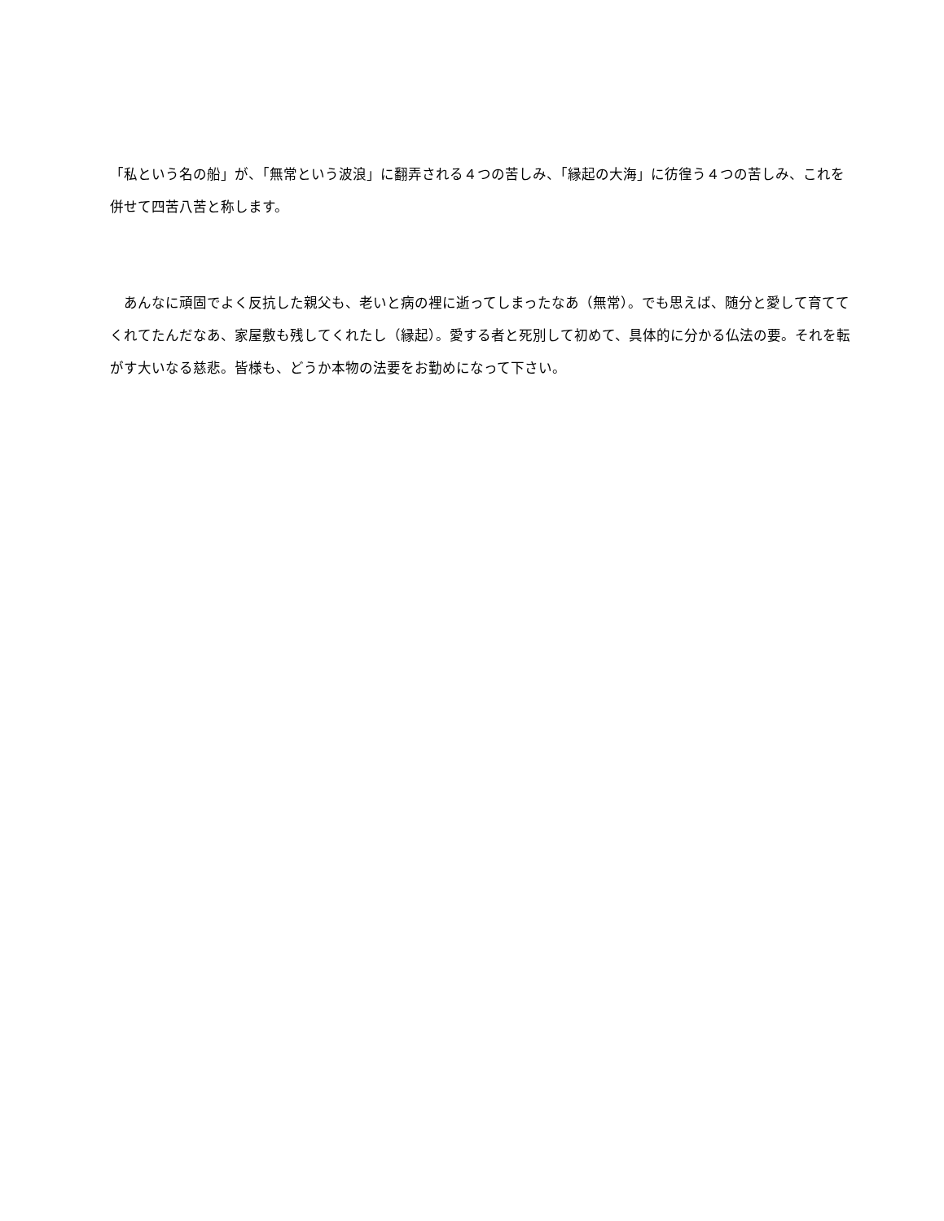「私という名の船」が、「無常という波浪」に翻弄される４つの苦しみ、「縁起の大海」に彷徨う４つの苦しみ、これを併せて四苦八苦と称します。
　あんなに頑固でよく反抗した親父も、老いと病の裡に逝ってしまったなあ（無常）。でも思えば、随分と愛して育ててくれてたんだなあ、家屋敷も残してくれたし（縁起）。愛する者と死別して初めて、具体的に分かる仏法の要。それを転がす大いなる慈悲。皆様も、どうか本物の法要をお勤めになって下さい。